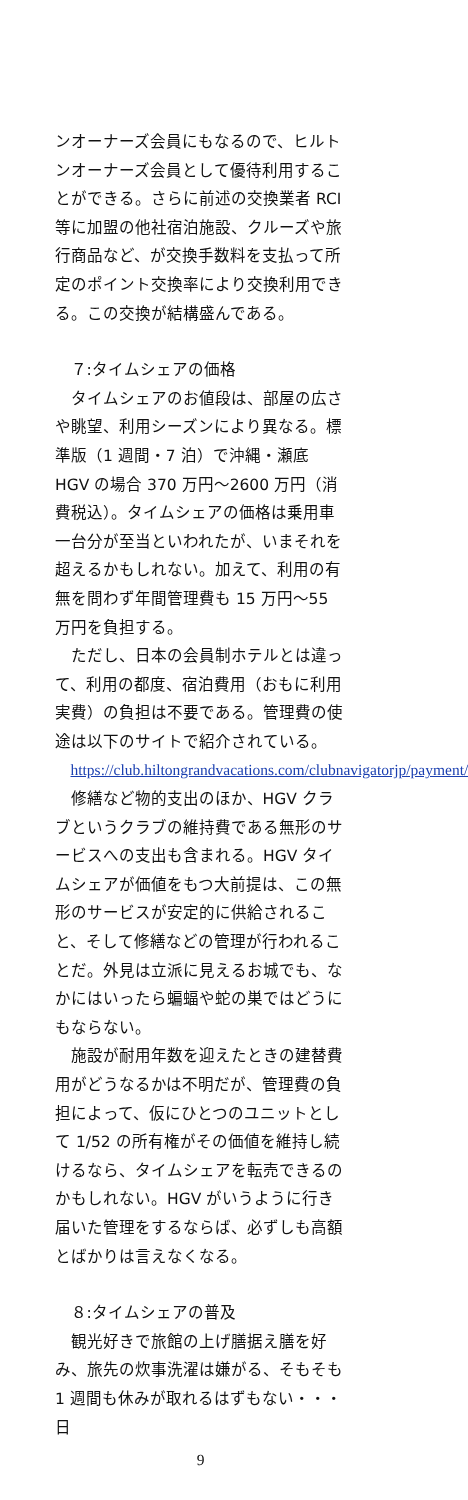ンオーナーズ会員にもなるので、ヒルトンオーナーズ会員として優待利用することができる。さらに前述の交換業者 RCI 等に加盟の他社宿泊施設、クルーズや旅行商品など、が交換手数料を支払って所定のポイント交換率により交換利用できる。この交換が結構盛んである。
７:タイムシェアの価格
タイムシェアのお値段は、部屋の広さや眺望、利用シーズンにより異なる。標準版（1 週間・7 泊）で沖縄・瀬底 HGV の場合 370 万円〜2600 万円（消費税込）。タイムシェアの価格は乗用車一台分が至当といわれたが、いまそれを超えるかもしれない。加えて、利用の有無を問わず年間管理費も 15 万円〜55 万円を負担する。
ただし、日本の会員制ホテルとは違って、利用の都度、宿泊費用（おもに利用実費）の負担は不要である。管理費の使途は以下のサイトで紹介されている。
https://club.hiltongrandvacations.com/clubnavigatorjp/payment/
修繕など物的支出のほか、HGV クラブというクラブの維持費である無形のサービスへの支出も含まれる。HGV タイムシェアが価値をもつ大前提は、この無形のサービスが安定的に供給されること、そして修繕などの管理が行われることだ。外見は立派に見えるお城でも、なかにはいったら蝙蝠や蛇の巣ではどうにもならない。
施設が耐用年数を迎えたときの建替費用がどうなるかは不明だが、管理費の負担によって、仮にひとつのユニットとして 1/52 の所有権がその価値を維持し続けるなら、タイムシェアを転売できるのかもしれない。HGV がいうように行き届いた管理をするならば、必ずしも高額とばかりは言えなくなる。
８:タイムシェアの普及
観光好きで旅館の上げ膳据え膳を好み、旅先の炊事洗濯は嫌がる、そもそも 1 週間も休みが取れるはずもない・・・ 日
9